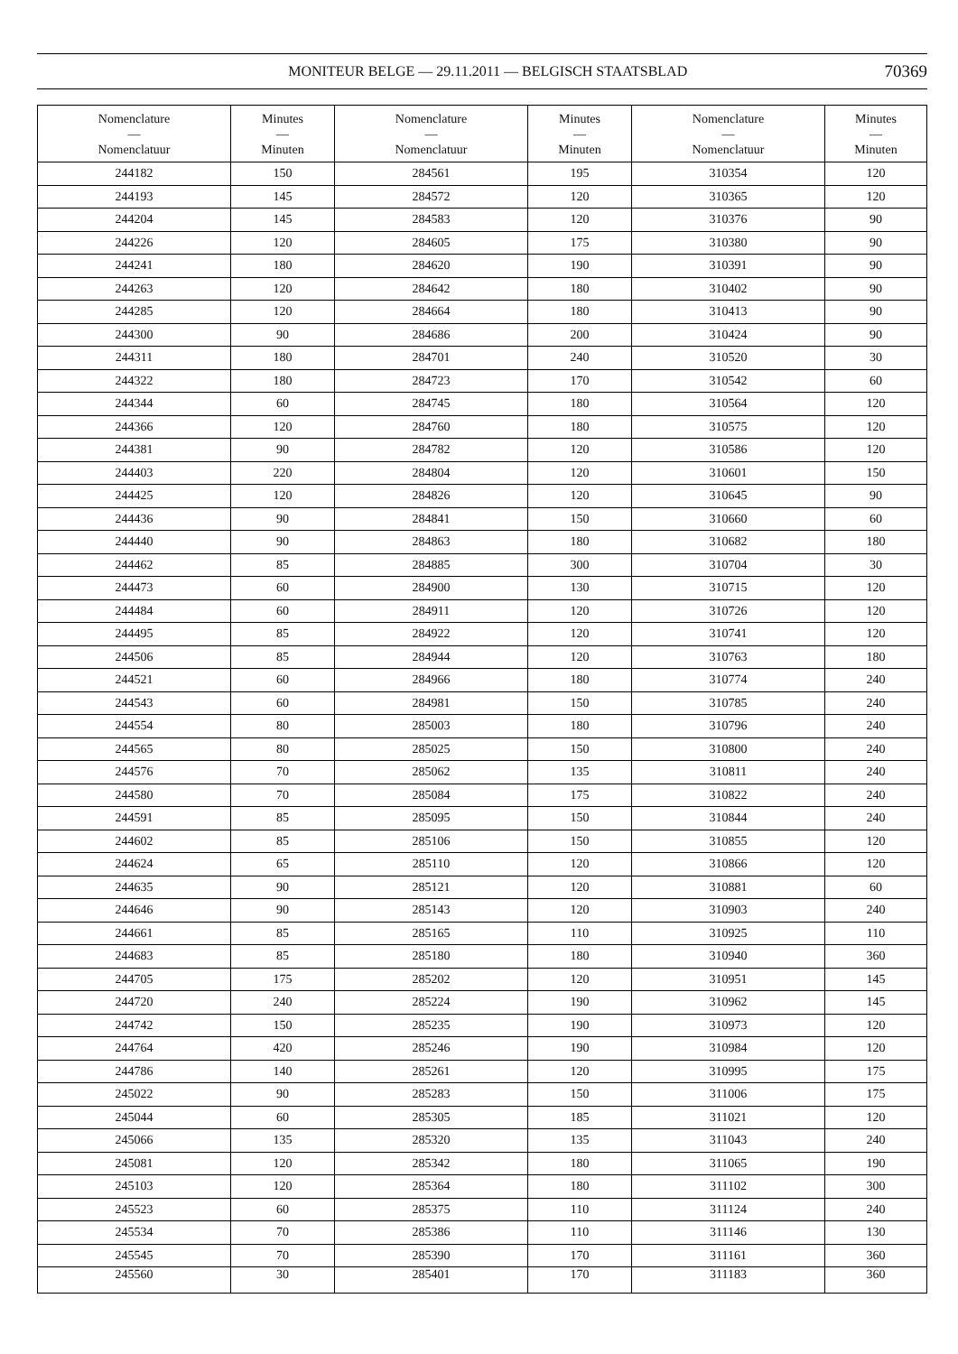MONITEUR BELGE — 29.11.2011 — BELGISCH STAATSBLAD
70369
| Nomenclature — Nomenclatuur | Minutes — Minuten | Nomenclature — Nomenclatuur | Minutes — Minuten | Nomenclature — Nomenclatuur | Minutes — Minuten |
| --- | --- | --- | --- | --- | --- |
| 244182 | 150 | 284561 | 195 | 310354 | 120 |
| 244193 | 145 | 284572 | 120 | 310365 | 120 |
| 244204 | 145 | 284583 | 120 | 310376 | 90 |
| 244226 | 120 | 284605 | 175 | 310380 | 90 |
| 244241 | 180 | 284620 | 190 | 310391 | 90 |
| 244263 | 120 | 284642 | 180 | 310402 | 90 |
| 244285 | 120 | 284664 | 180 | 310413 | 90 |
| 244300 | 90 | 284686 | 200 | 310424 | 90 |
| 244311 | 180 | 284701 | 240 | 310520 | 30 |
| 244322 | 180 | 284723 | 170 | 310542 | 60 |
| 244344 | 60 | 284745 | 180 | 310564 | 120 |
| 244366 | 120 | 284760 | 180 | 310575 | 120 |
| 244381 | 90 | 284782 | 120 | 310586 | 120 |
| 244403 | 220 | 284804 | 120 | 310601 | 150 |
| 244425 | 120 | 284826 | 120 | 310645 | 90 |
| 244436 | 90 | 284841 | 150 | 310660 | 60 |
| 244440 | 90 | 284863 | 180 | 310682 | 180 |
| 244462 | 85 | 284885 | 300 | 310704 | 30 |
| 244473 | 60 | 284900 | 130 | 310715 | 120 |
| 244484 | 60 | 284911 | 120 | 310726 | 120 |
| 244495 | 85 | 284922 | 120 | 310741 | 120 |
| 244506 | 85 | 284944 | 120 | 310763 | 180 |
| 244521 | 60 | 284966 | 180 | 310774 | 240 |
| 244543 | 60 | 284981 | 150 | 310785 | 240 |
| 244554 | 80 | 285003 | 180 | 310796 | 240 |
| 244565 | 80 | 285025 | 150 | 310800 | 240 |
| 244576 | 70 | 285062 | 135 | 310811 | 240 |
| 244580 | 70 | 285084 | 175 | 310822 | 240 |
| 244591 | 85 | 285095 | 150 | 310844 | 240 |
| 244602 | 85 | 285106 | 150 | 310855 | 120 |
| 244624 | 65 | 285110 | 120 | 310866 | 120 |
| 244635 | 90 | 285121 | 120 | 310881 | 60 |
| 244646 | 90 | 285143 | 120 | 310903 | 240 |
| 244661 | 85 | 285165 | 110 | 310925 | 110 |
| 244683 | 85 | 285180 | 180 | 310940 | 360 |
| 244705 | 175 | 285202 | 120 | 310951 | 145 |
| 244720 | 240 | 285224 | 190 | 310962 | 145 |
| 244742 | 150 | 285235 | 190 | 310973 | 120 |
| 244764 | 420 | 285246 | 190 | 310984 | 120 |
| 244786 | 140 | 285261 | 120 | 310995 | 175 |
| 245022 | 90 | 285283 | 150 | 311006 | 175 |
| 245044 | 60 | 285305 | 185 | 311021 | 120 |
| 245066 | 135 | 285320 | 135 | 311043 | 240 |
| 245081 | 120 | 285342 | 180 | 311065 | 190 |
| 245103 | 120 | 285364 | 180 | 311102 | 300 |
| 245523 | 60 | 285375 | 110 | 311124 | 240 |
| 245534 | 70 | 285386 | 110 | 311146 | 130 |
| 245545 | 70 | 285390 | 170 | 311161 | 360 |
| 245560 | 30 | 285401 | 170 | 311183 | 360 |